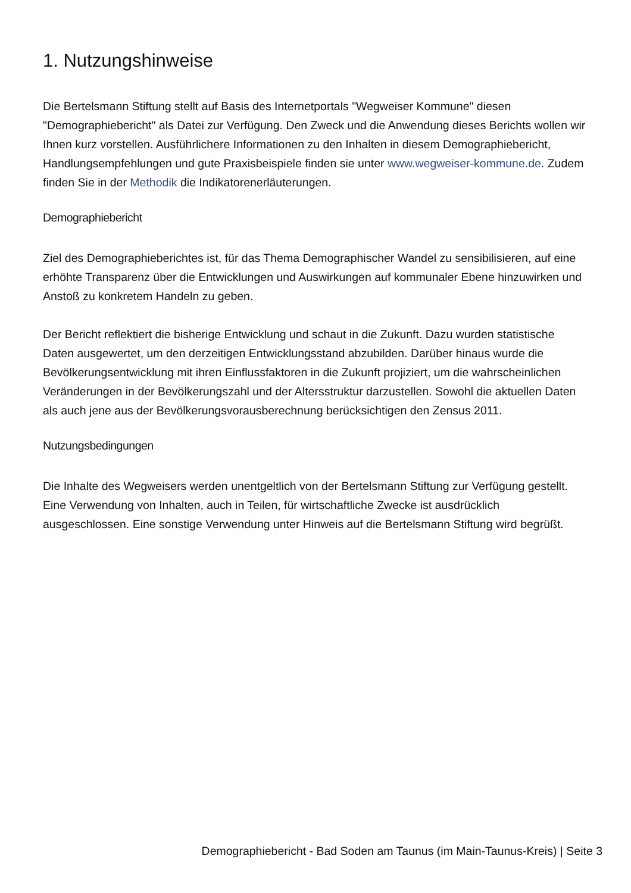1. Nutzungshinweise
Die Bertelsmann Stiftung stellt auf Basis des Internetportals "Wegweiser Kommune" diesen "Demographiebericht" als Datei zur Verfügung. Den Zweck und die Anwendung dieses Berichts wollen wir Ihnen kurz vorstellen. Ausführlichere Informationen zu den Inhalten in diesem Demographiebericht, Handlungsempfehlungen und gute Praxisbeispiele finden sie unter www.wegweiser-kommune.de. Zudem finden Sie in der Methodik die Indikatorenerläuterungen.
Demographiebericht
Ziel des Demographieberichtes ist, für das Thema Demographischer Wandel zu sensibilisieren, auf eine erhöhte Transparenz über die Entwicklungen und Auswirkungen auf kommunaler Ebene hinzuwirken und Anstoß zu konkretem Handeln zu geben.
Der Bericht reflektiert die bisherige Entwicklung und schaut in die Zukunft. Dazu wurden statistische Daten ausgewertet, um den derzeitigen Entwicklungsstand abzubilden. Darüber hinaus wurde die Bevölkerungsentwicklung mit ihren Einflussfaktoren in die Zukunft projiziert, um die wahrscheinlichen Veränderungen in der Bevölkerungszahl und der Altersstruktur darzustellen. Sowohl die aktuellen Daten als auch jene aus der Bevölkerungsvorausberechnung berücksichtigen den Zensus 2011.
Nutzungsbedingungen
Die Inhalte des Wegweisers werden unentgeltlich von der Bertelsmann Stiftung zur Verfügung gestellt. Eine Verwendung von Inhalten, auch in Teilen, für wirtschaftliche Zwecke ist ausdrücklich ausgeschlossen. Eine sonstige Verwendung unter Hinweis auf die Bertelsmann Stiftung wird begrüßt.
Demographiebericht - Bad Soden am Taunus (im Main-Taunus-Kreis) | Seite 3